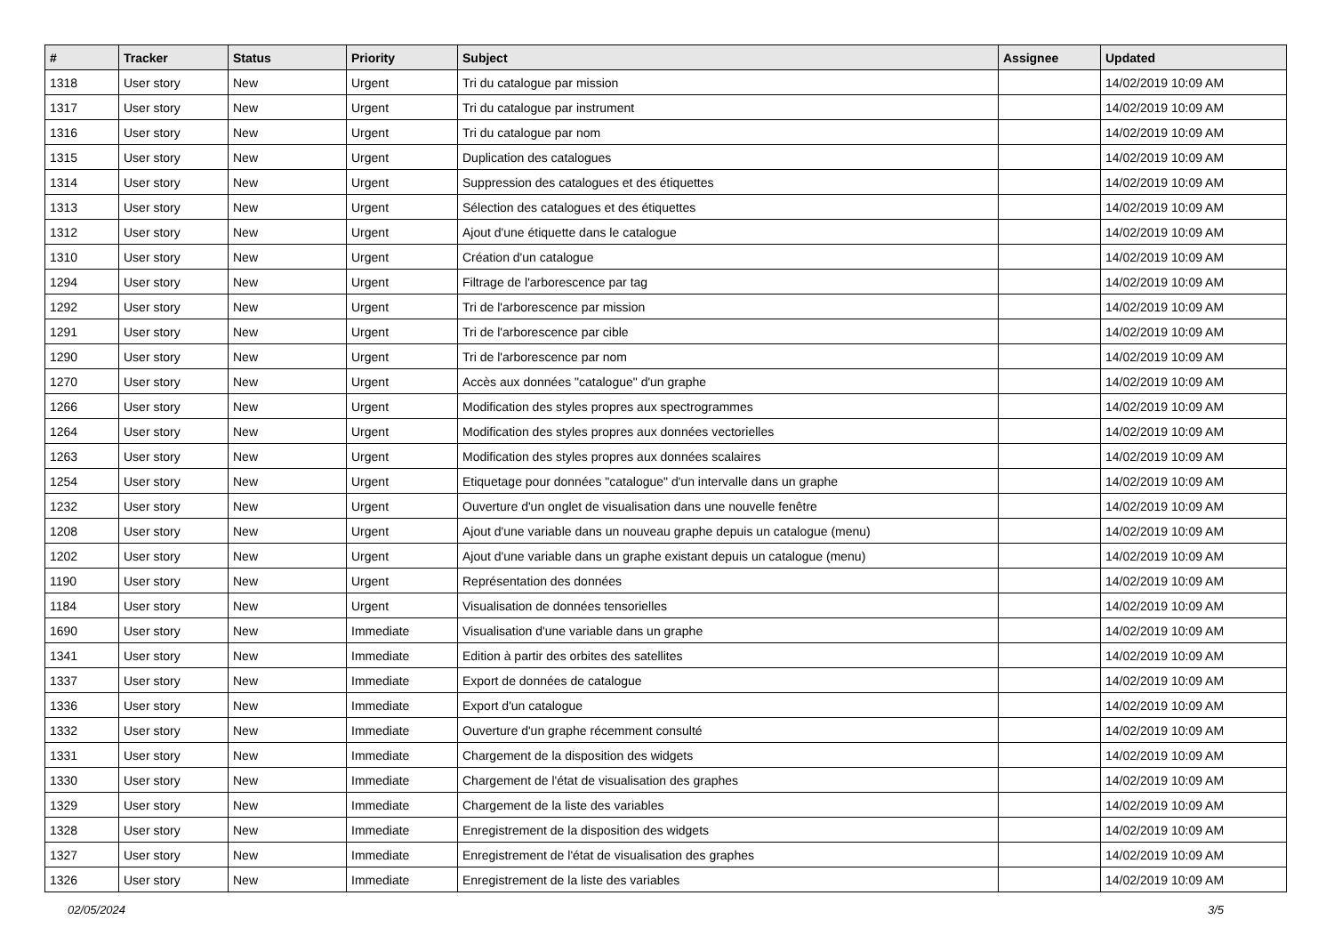| # | Tracker | Status | Priority | Subject | Assignee | Updated |
| --- | --- | --- | --- | --- | --- | --- |
| 1318 | User story | New | Urgent | Tri du catalogue par mission | | 14/02/2019 10:09 AM |
| 1317 | User story | New | Urgent | Tri du catalogue par instrument | | 14/02/2019 10:09 AM |
| 1316 | User story | New | Urgent | Tri du catalogue par nom | | 14/02/2019 10:09 AM |
| 1315 | User story | New | Urgent | Duplication des catalogues | | 14/02/2019 10:09 AM |
| 1314 | User story | New | Urgent | Suppression des catalogues et des étiquettes | | 14/02/2019 10:09 AM |
| 1313 | User story | New | Urgent | Sélection des catalogues et des étiquettes | | 14/02/2019 10:09 AM |
| 1312 | User story | New | Urgent | Ajout d'une étiquette dans le catalogue | | 14/02/2019 10:09 AM |
| 1310 | User story | New | Urgent | Création d'un catalogue | | 14/02/2019 10:09 AM |
| 1294 | User story | New | Urgent | Filtrage de l'arborescence par tag | | 14/02/2019 10:09 AM |
| 1292 | User story | New | Urgent | Tri de l'arborescence par mission | | 14/02/2019 10:09 AM |
| 1291 | User story | New | Urgent | Tri de l'arborescence par cible | | 14/02/2019 10:09 AM |
| 1290 | User story | New | Urgent | Tri de l'arborescence par nom | | 14/02/2019 10:09 AM |
| 1270 | User story | New | Urgent | Accès aux données "catalogue" d'un graphe | | 14/02/2019 10:09 AM |
| 1266 | User story | New | Urgent | Modification des styles propres aux spectrogrammes | | 14/02/2019 10:09 AM |
| 1264 | User story | New | Urgent | Modification des styles propres aux données vectorielles | | 14/02/2019 10:09 AM |
| 1263 | User story | New | Urgent | Modification des styles propres aux données scalaires | | 14/02/2019 10:09 AM |
| 1254 | User story | New | Urgent | Etiquetage pour données "catalogue" d'un intervalle dans un graphe | | 14/02/2019 10:09 AM |
| 1232 | User story | New | Urgent | Ouverture d'un onglet de visualisation dans une nouvelle fenêtre | | 14/02/2019 10:09 AM |
| 1208 | User story | New | Urgent | Ajout d'une variable dans un nouveau graphe depuis un catalogue (menu) | | 14/02/2019 10:09 AM |
| 1202 | User story | New | Urgent | Ajout d'une variable dans un graphe existant depuis un catalogue (menu) | | 14/02/2019 10:09 AM |
| 1190 | User story | New | Urgent | Représentation des données | | 14/02/2019 10:09 AM |
| 1184 | User story | New | Urgent | Visualisation de données tensorielles | | 14/02/2019 10:09 AM |
| 1690 | User story | New | Immediate | Visualisation d'une variable dans un graphe | | 14/02/2019 10:09 AM |
| 1341 | User story | New | Immediate | Edition à partir des orbites des satellites | | 14/02/2019 10:09 AM |
| 1337 | User story | New | Immediate | Export de données de catalogue | | 14/02/2019 10:09 AM |
| 1336 | User story | New | Immediate | Export d'un catalogue | | 14/02/2019 10:09 AM |
| 1332 | User story | New | Immediate | Ouverture d'un graphe récemment consulté | | 14/02/2019 10:09 AM |
| 1331 | User story | New | Immediate | Chargement de la disposition des widgets | | 14/02/2019 10:09 AM |
| 1330 | User story | New | Immediate | Chargement de l'état de visualisation des graphes | | 14/02/2019 10:09 AM |
| 1329 | User story | New | Immediate | Chargement de la liste des variables | | 14/02/2019 10:09 AM |
| 1328 | User story | New | Immediate | Enregistrement de la disposition des widgets | | 14/02/2019 10:09 AM |
| 1327 | User story | New | Immediate | Enregistrement de l'état de visualisation des graphes | | 14/02/2019 10:09 AM |
| 1326 | User story | New | Immediate | Enregistrement de la liste des variables | | 14/02/2019 10:09 AM |
02/05/2024 3/5